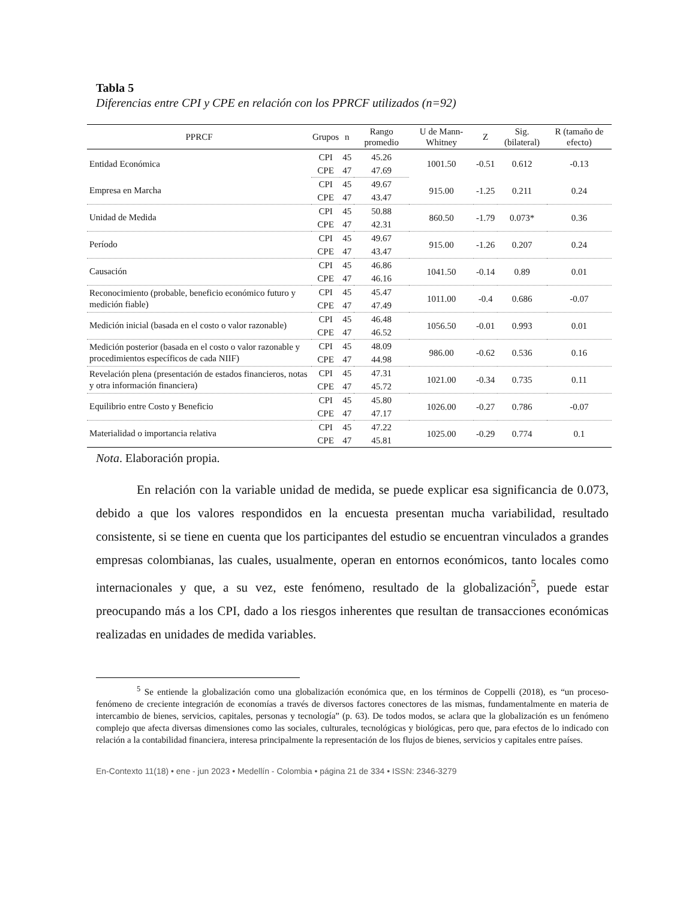Tabla 5
Diferencias entre CPI y CPE en relación con los PPRCF utilizados (n=92)
| PPRCF | Grupos | n | Rango promedio | U de Mann-Whitney | Z | Sig. (bilateral) | R (tamaño de efecto) |
| --- | --- | --- | --- | --- | --- | --- | --- |
| Entidad Económica | CPI | 45 | 45.26 | 1001.50 | -0.51 | 0.612 | -0.13 |
| | CPE | 47 | 47.69 | | | | |
| Empresa en Marcha | CPI | 45 | 49.67 | 915.00 | -1.25 | 0.211 | 0.24 |
| | CPE | 47 | 43.47 | | | | |
| Unidad de Medida | CPI | 45 | 50.88 | 860.50 | -1.79 | 0.073* | 0.36 |
| | CPE | 47 | 42.31 | | | | |
| Período | CPI | 45 | 49.67 | 915.00 | -1.26 | 0.207 | 0.24 |
| | CPE | 47 | 43.47 | | | | |
| Causación | CPI | 45 | 46.86 | 1041.50 | -0.14 | 0.89 | 0.01 |
| | CPE | 47 | 46.16 | | | | |
| Reconocimiento (probable, beneficio económico futuro y medición fiable) | CPI | 45 | 45.47 | 1011.00 | -0.4 | 0.686 | -0.07 |
| | CPE | 47 | 47.49 | | | | |
| Medición inicial (basada en el costo o valor razonable) | CPI | 45 | 46.48 | 1056.50 | -0.01 | 0.993 | 0.01 |
| | CPE | 47 | 46.52 | | | | |
| Medición posterior (basada en el costo o valor razonable y procedimientos específicos de cada NIIF) | CPI | 45 | 48.09 | 986.00 | -0.62 | 0.536 | 0.16 |
| | CPE | 47 | 44.98 | | | | |
| Revelación plena (presentación de estados financieros, notas y otra información financiera) | CPI | 45 | 47.31 | 1021.00 | -0.34 | 0.735 | 0.11 |
| | CPE | 47 | 45.72 | | | | |
| Equilibrio entre Costo y Beneficio | CPI | 45 | 45.80 | 1026.00 | -0.27 | 0.786 | -0.07 |
| | CPE | 47 | 47.17 | | | | |
| Materialidad o importancia relativa | CPI | 45 | 47.22 | 1025.00 | -0.29 | 0.774 | 0.1 |
| | CPE | 47 | 45.81 | | | | |
Nota. Elaboración propia.
En relación con la variable unidad de medida, se puede explicar esa significancia de 0.073, debido a que los valores respondidos en la encuesta presentan mucha variabilidad, resultado consistente, si se tiene en cuenta que los participantes del estudio se encuentran vinculados a grandes empresas colombianas, las cuales, usualmente, operan en entornos económicos, tanto locales como internacionales y que, a su vez, este fenómeno, resultado de la globalización<sup>5</sup>, puede estar preocupando más a los CPI, dado a los riesgos inherentes que resultan de transacciones económicas realizadas en unidades de medida variables.
<sup>5</sup> Se entiende la globalización como una globalización económica que, en los términos de Coppelli (2018), es “un proceso-fenómeno de creciente integración de economías a través de diversos factores conectores de las mismas, fundamentalmente en materia de intercambio de bienes, servicios, capitales, personas y tecnología” (p. 63). De todos modos, se aclara que la globalización es un fenómeno complejo que afecta diversas dimensiones como las sociales, culturales, tecnológicas y biológicas, pero que, para efectos de lo indicado con relación a la contabilidad financiera, interesa principalmente la representación de los flujos de bienes, servicios y capitales entre países.
En-Contexto 11(18) • ene - jun 2023 • Medellín - Colombia • página 21 de 334 • ISSN: 2346-3279